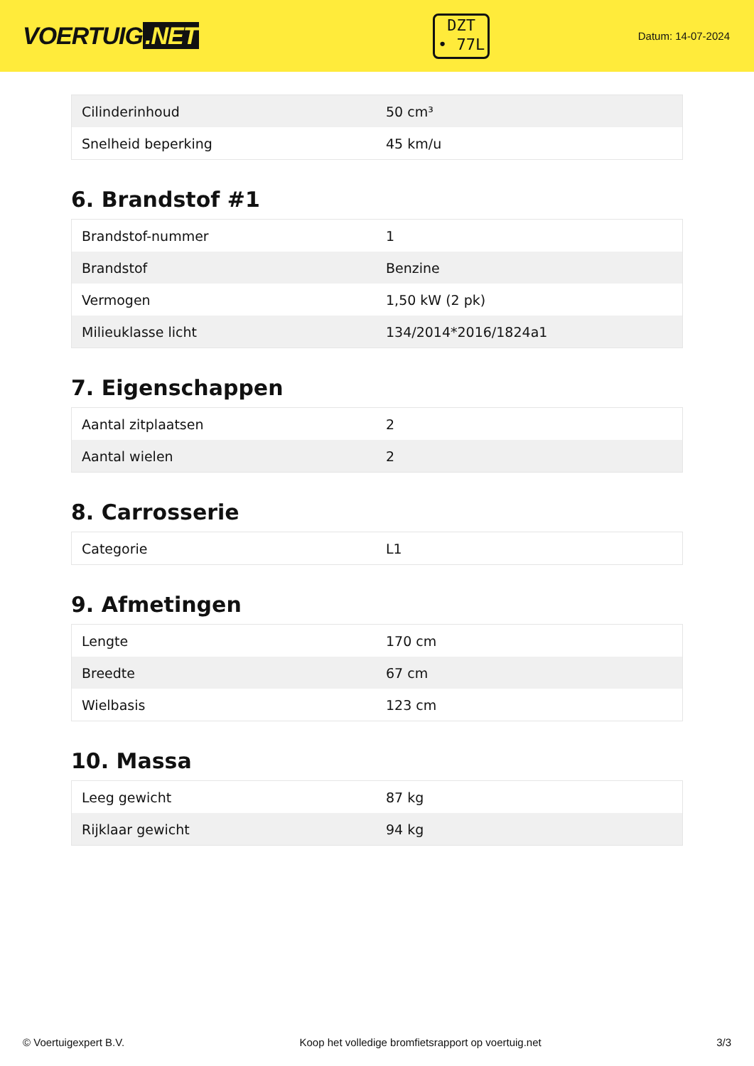VOERTUIG.NET
DZT
• 77L
Datum: 14-07-2024
| Cilinderinhoud | 50 cm³ |
| Snelheid beperking | 45 km/u |
6. Brandstof #1
| Brandstof-nummer | 1 |
| Brandstof | Benzine |
| Vermogen | 1,50 kW (2 pk) |
| Milieuklasse licht | 134/2014*2016/1824a1 |
7. Eigenschappen
| Aantal zitplaatsen | 2 |
| Aantal wielen | 2 |
8. Carrosserie
| Categorie | L1 |
9. Afmetingen
| Lengte | 170 cm |
| Breedte | 67 cm |
| Wielbasis | 123 cm |
10. Massa
| Leeg gewicht | 87 kg |
| Rijklaar gewicht | 94 kg |
© Voertuigexpert B.V. Koop het volledige bromfietsrapport op voertuig.net 3/3